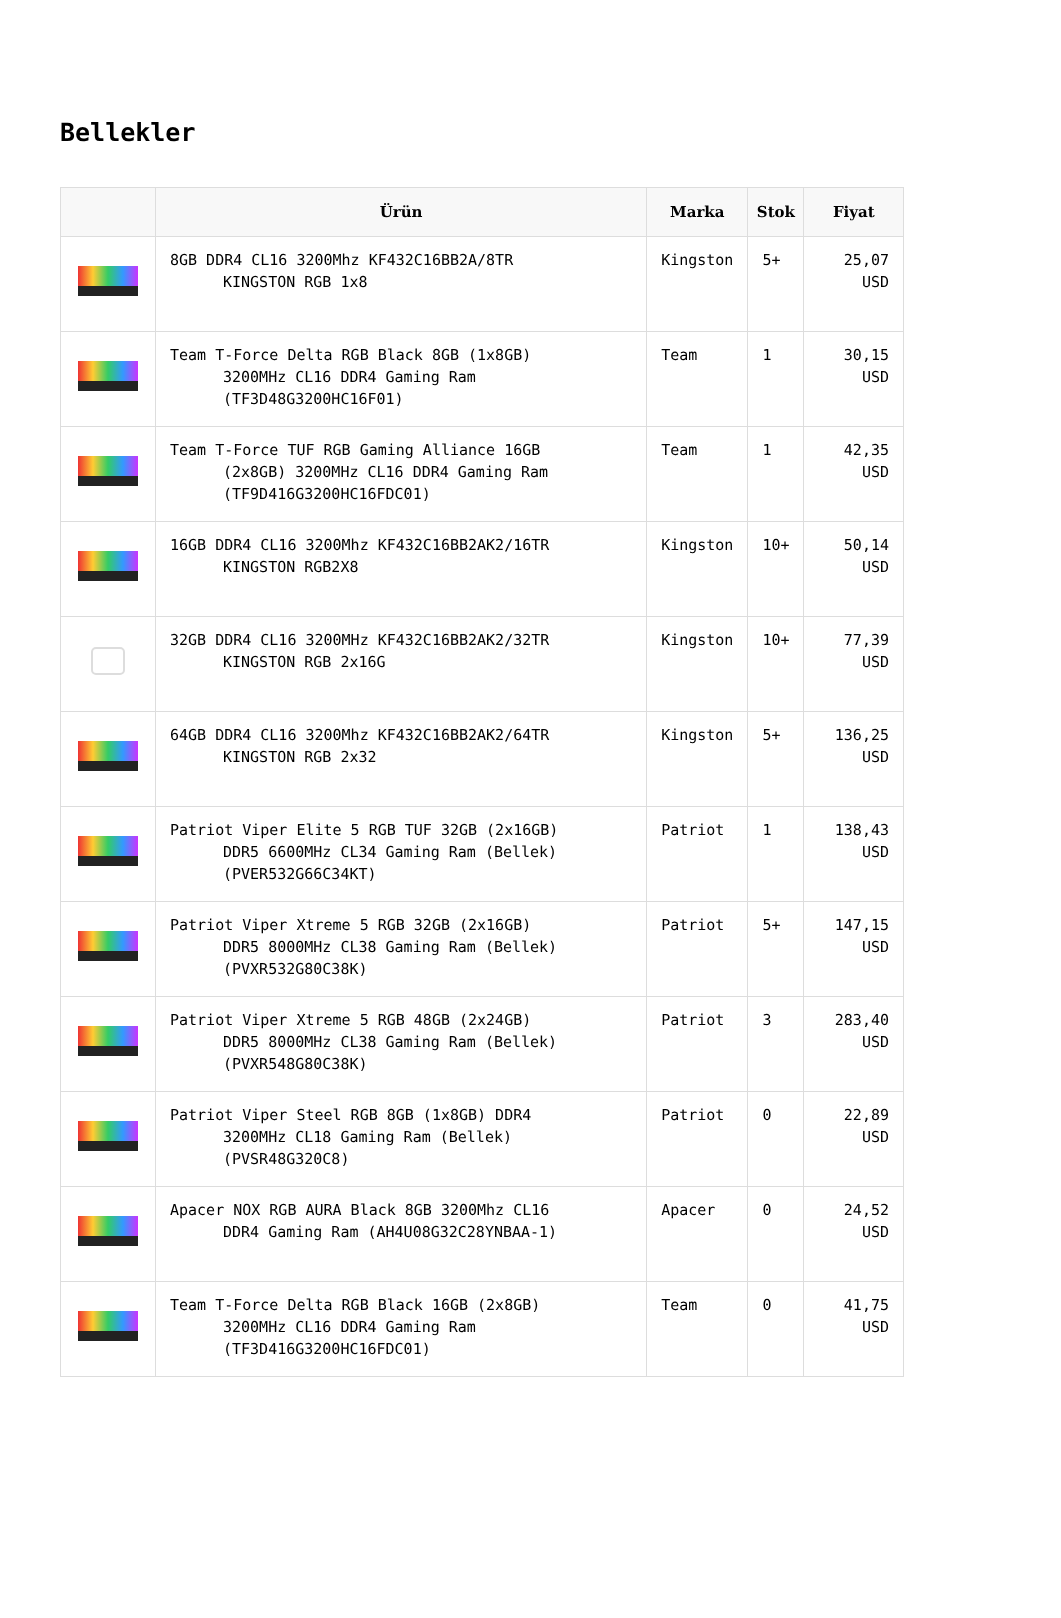Bellekler
| | Ürün | Marka | Stok | Fiyat |
| --- | --- | --- | --- | --- |
| | 8GB DDR4 CL16 3200Mhz KF432C16BB2A/8TR KINGSTON RGB 1x8 | Kingston | 5+ | 25,07 USD |
| | Team T-Force Delta RGB Black 8GB (1x8GB) 3200MHz CL16 DDR4 Gaming Ram (TF3D48G3200HC16F01) | Team | 1 | 30,15 USD |
| | Team T-Force TUF RGB Gaming Alliance 16GB (2x8GB) 3200MHz CL16 DDR4 Gaming Ram (TF9D416G3200HC16FDC01) | Team | 1 | 42,35 USD |
| | 16GB DDR4 CL16 3200Mhz KF432C16BB2AK2/16TR KINGSTON RGB2X8 | Kingston | 10+ | 50,14 USD |
| | 32GB DDR4 CL16 3200MHz KF432C16BB2AK2/32TR KINGSTON RGB 2x16G | Kingston | 10+ | 77,39 USD |
| | 64GB DDR4 CL16 3200Mhz KF432C16BB2AK2/64TR KINGSTON RGB 2x32 | Kingston | 5+ | 136,25 USD |
| | Patriot Viper Elite 5 RGB TUF 32GB (2x16GB) DDR5 6600MHz CL34 Gaming Ram (Bellek) (PVER532G66C34KT) | Patriot | 1 | 138,43 USD |
| | Patriot Viper Xtreme 5 RGB 32GB (2x16GB) DDR5 8000MHz CL38 Gaming Ram (Bellek) (PVXR532G80C38K) | Patriot | 5+ | 147,15 USD |
| | Patriot Viper Xtreme 5 RGB 48GB (2x24GB) DDR5 8000MHz CL38 Gaming Ram (Bellek) (PVXR548G80C38K) | Patriot | 3 | 283,40 USD |
| | Patriot Viper Steel RGB 8GB (1x8GB) DDR4 3200MHz CL18 Gaming Ram (Bellek) (PVSR48G320C8) | Patriot | 0 | 22,89 USD |
| | Apacer NOX RGB AURA Black 8GB 3200Mhz CL16 DDR4 Gaming Ram (AH4U08G32C28YNBAA-1) | Apacer | 0 | 24,52 USD |
| | Team T-Force Delta RGB Black 16GB (2x8GB) 3200MHz CL16 DDR4 Gaming Ram (TF3D416G3200HC16FDC01) | Team | 0 | 41,75 USD |